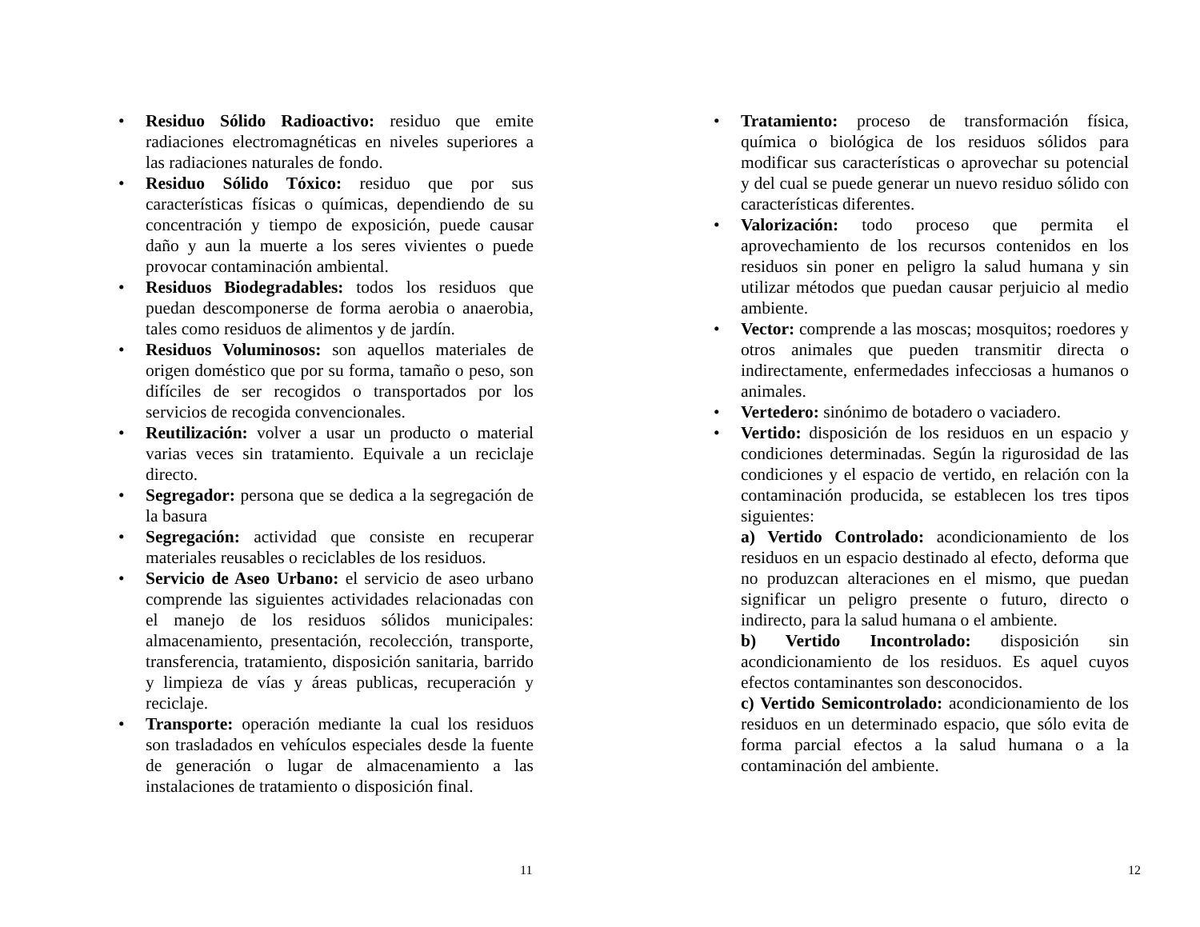• Residuo Sólido Radioactivo: residuo que emite radiaciones electromagnéticas en niveles superiores a las radiaciones naturales de fondo.
• Residuo Sólido Tóxico: residuo que por sus características físicas o químicas, dependiendo de su concentración y tiempo de exposición, puede causar daño y aun la muerte a los seres vivientes o puede provocar contaminación ambiental.
• Residuos Biodegradables: todos los residuos que puedan descomponerse de forma aerobia o anaerobia, tales como residuos de alimentos y de jardín.
• Residuos Voluminosos: son aquellos materiales de origen doméstico que por su forma, tamaño o peso, son difíciles de ser recogidos o transportados por los servicios de recogida convencionales.
• Reutilización: volver a usar un producto o material varias veces sin tratamiento. Equivale a un reciclaje directo.
• Segregador: persona que se dedica a la segregación de la basura
• Segregación: actividad que consiste en recuperar materiales reusables o reciclables de los residuos.
• Servicio de Aseo Urbano: el servicio de aseo urbano comprende las siguientes actividades relacionadas con el manejo de los residuos sólidos municipales: almacenamiento, presentación, recolección, transporte, transferencia, tratamiento, disposición sanitaria, barrido y limpieza de vías y áreas publicas, recuperación y reciclaje.
• Transporte: operación mediante la cual los residuos son trasladados en vehículos especiales desde la fuente de generación o lugar de almacenamiento a las instalaciones de tratamiento o disposición final.
11
• Tratamiento: proceso de transformación física, química o biológica de los residuos sólidos para modificar sus características o aprovechar su potencial y del cual se puede generar un nuevo residuo sólido con características diferentes.
• Valorización: todo proceso que permita el aprovechamiento de los recursos contenidos en los residuos sin poner en peligro la salud humana y sin utilizar métodos que puedan causar perjuicio al medio ambiente.
• Vector: comprende a las moscas; mosquitos; roedores y otros animales que pueden transmitir directa o indirectamente, enfermedades infecciosas a humanos o animales.
• Vertedero: sinónimo de botadero o vaciadero.
• Vertido: disposición de los residuos en un espacio y condiciones determinadas. Según la rigurosidad de las condiciones y el espacio de vertido, en relación con la contaminación producida, se establecen los tres tipos siguientes:
a) Vertido Controlado: acondicionamiento de los residuos en un espacio destinado al efecto, deforma que no produzcan alteraciones en el mismo, que puedan significar un peligro presente o futuro, directo o indirecto, para la salud humana o el ambiente.
b) Vertido Incontrolado: disposición sin acondicionamiento de los residuos. Es aquel cuyos efectos contaminantes son desconocidos.
c) Vertido Semicontrolado: acondicionamiento de los residuos en un determinado espacio, que sólo evita de forma parcial efectos a la salud humana o a la contaminación del ambiente.
12